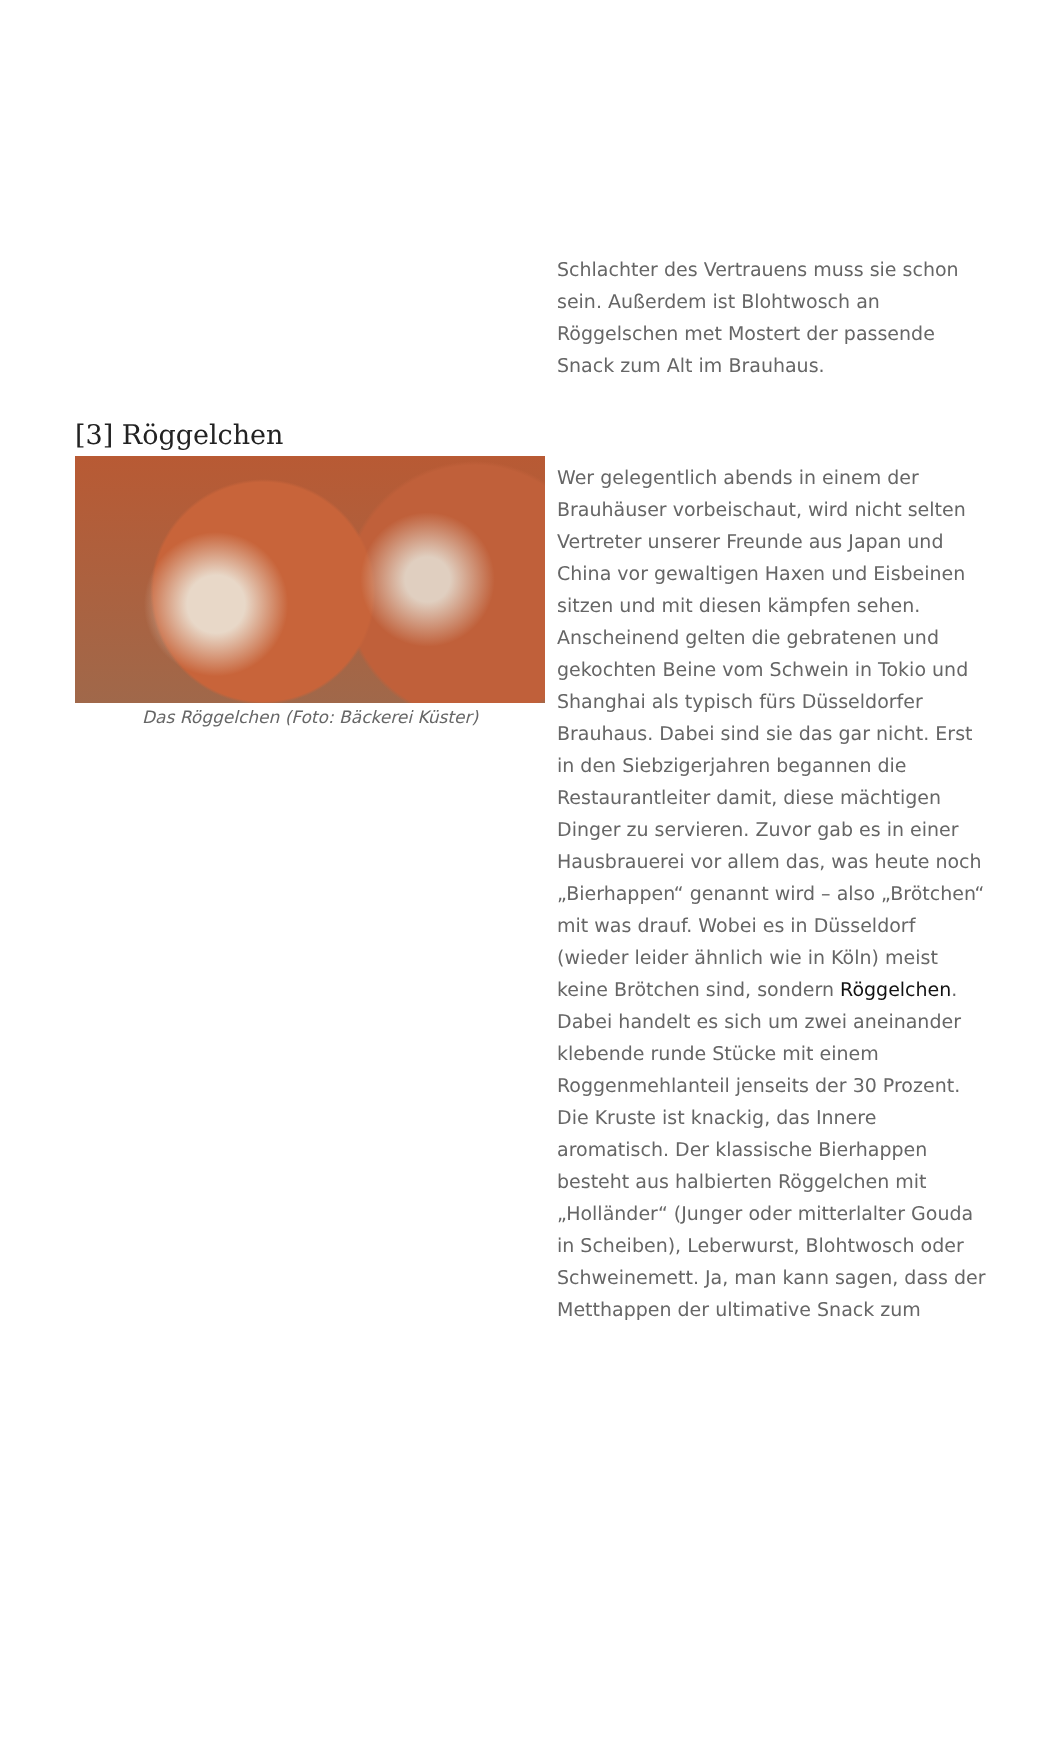Schlachter des Vertrauens muss sie schon sein. Außerdem ist Blohtwosch an Röggelschen met Mostert der passende Snack zum Alt im Brauhaus.
[3] Röggelchen
Das Röggelchen (Foto: Bäckerei Küster)
Wer gelegentlich abends in einem der Brauhäuser vorbeischaut, wird nicht selten Vertreter unserer Freunde aus Japan und China vor gewaltigen Haxen und Eisbeinen sitzen und mit diesen kämpfen sehen. Anscheinend gelten die gebratenen und gekochten Beine vom Schwein in Tokio und Shanghai als typisch fürs Düsseldorfer Brauhaus. Dabei sind sie das gar nicht. Erst in den Siebzigerjahren begannen die Restaurantleiter damit, diese mächtigen Dinger zu servieren. Zuvor gab es in einer Hausbrauerei vor allem das, was heute noch „Bierhappen“ genannt wird – also „Brötchen“ mit was drauf. Wobei es in Düsseldorf (wieder leider ähnlich wie in Köln) meist keine Brötchen sind, sondern Röggelchen. Dabei handelt es sich um zwei aneinander klebende runde Stücke mit einem Roggenmehlanteil jenseits der 30 Prozent. Die Kruste ist knackig, das Innere aromatisch. Der klassische Bierhappen besteht aus halbierten Röggelchen mit „Holländer“ (Junger oder mitterlalter Gouda in Scheiben), Leberwurst, Blohtwosch oder Schweinemett. Ja, man kann sagen, dass der Metthappen der ultimative Snack zum